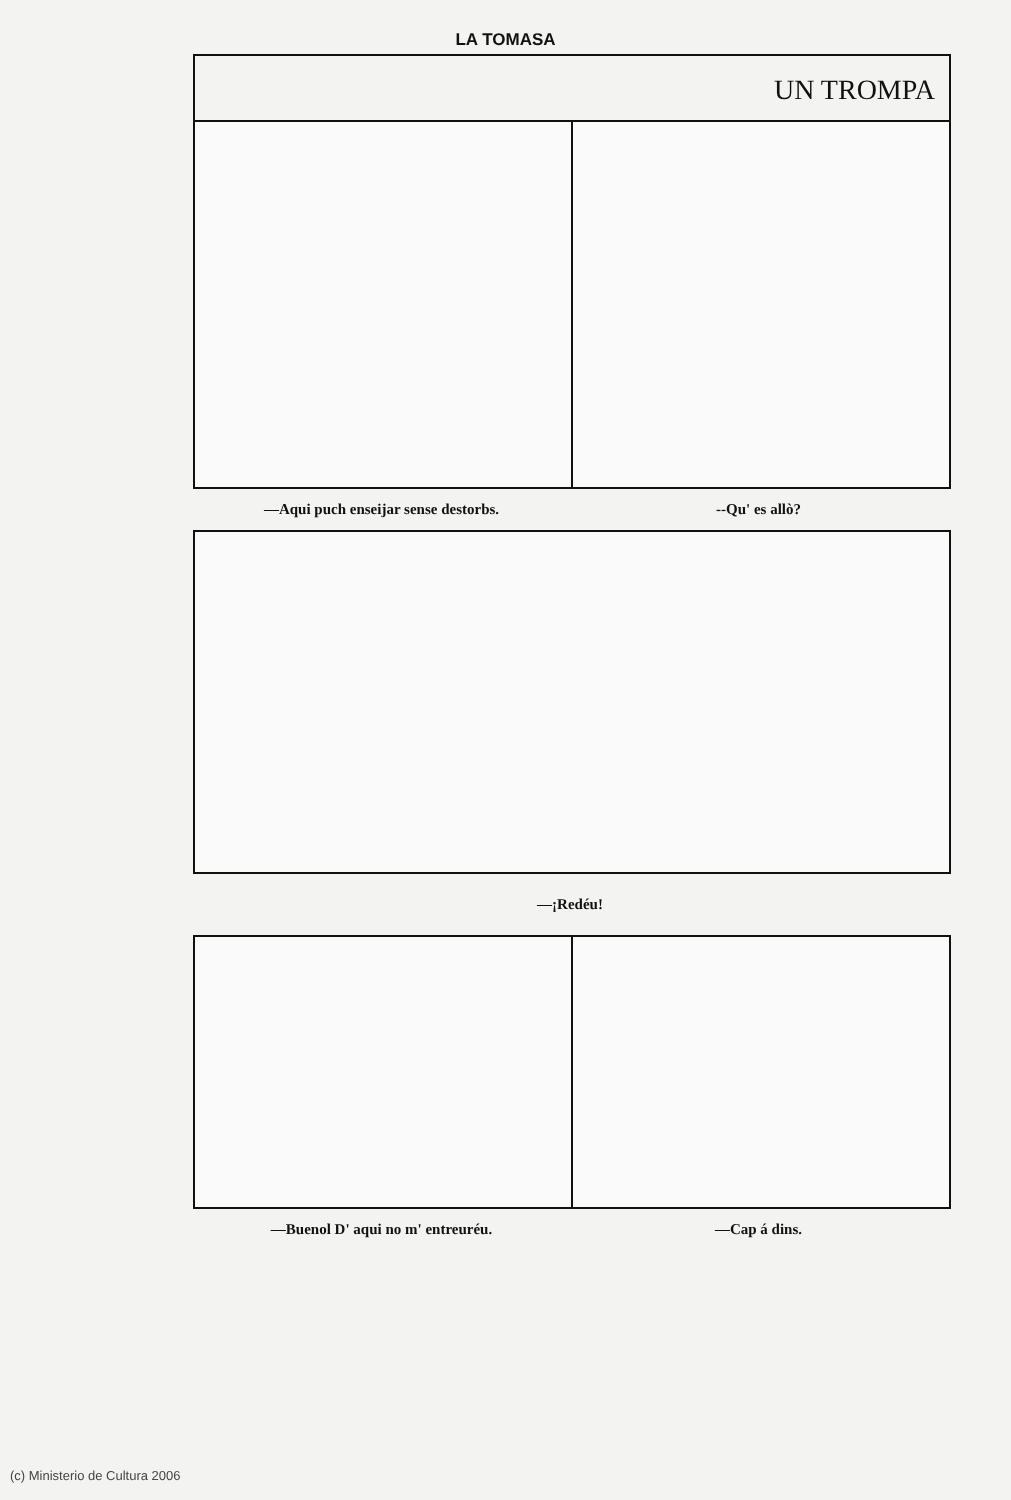LA TOMASA
UN TROMPA
—Aqui puch enseijar sense destorbs.
--Qu' es allò?
—¡Redéu!
—Buenol D' aqui no m' entreuréu.
—Cap á dins.
(c) Ministerio de Cultura 2006